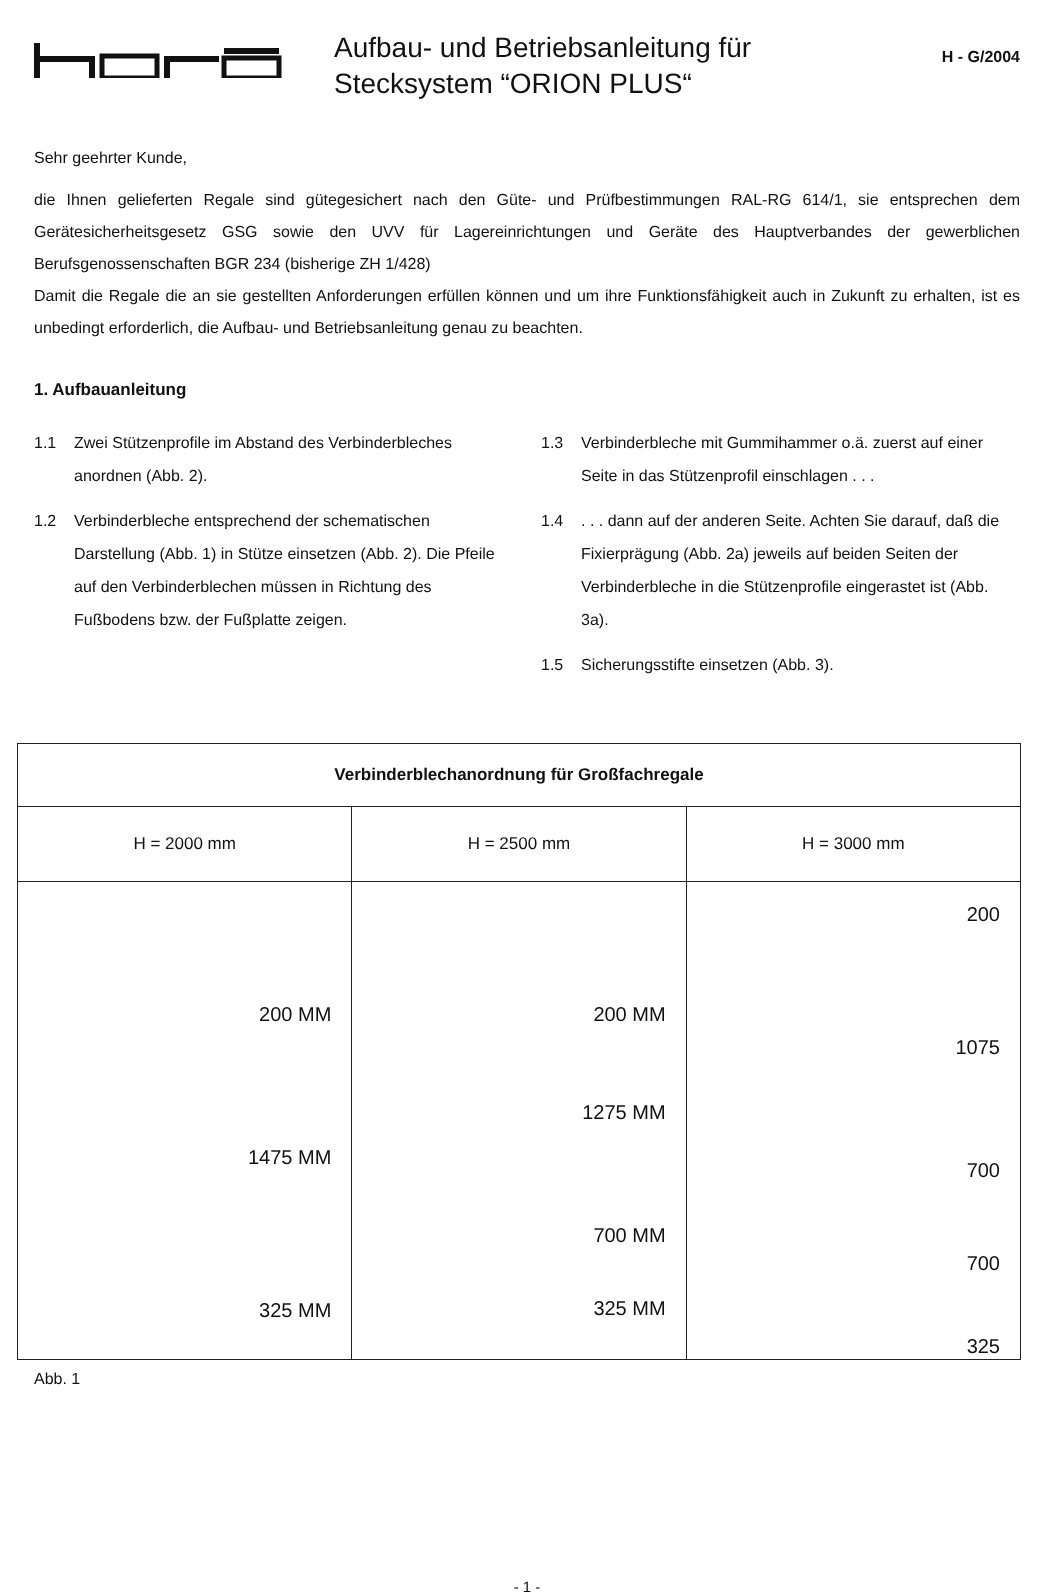Aufbau- und Betriebsanleitung für
Stecksystem “ORION PLUS“
H - G/2004
Sehr geehrter Kunde,
die Ihnen gelieferten Regale sind gütegesichert nach den Güte- und Prüfbestimmungen RAL-RG 614/1, sie entsprechen dem Gerätesicherheitsgesetz GSG sowie den UVV für Lagereinrichtungen und Geräte des Hauptverbandes der gewerblichen Berufsgenossenschaften BGR 234 (bisherige ZH 1/428)
Damit die Regale die an sie gestellten Anforderungen erfüllen können und um ihre Funktionsfähigkeit auch in Zukunft zu erhalten, ist es unbedingt erforderlich, die Aufbau- und Betriebsanleitung genau zu beachten.
1. Aufbauanleitung
1.1 Zwei Stützenprofile im Abstand des Verbinder­bleches anordnen (Abb. 2).
1.2 Verbinderbleche entsprechend der schema­tischen Darstellung (Abb. 1) in Stütze einsetzen (Abb. 2). Die Pfeile auf den Verbinderblechen müssen in Richtung des Fußbodens bzw. der Fußplatte zeigen.
1.3 Verbinderbleche mit Gummihammer o.ä. zuerst auf einer Seite in das Stützenprofil einschlagen . . .
1.4. . . dann auf der anderen Seite. Achten Sie darauf, daß die Fixierprägung (Abb. 2a) jeweils auf beiden Seiten der Verbinderbleche in die Stützenprofile eingerastet ist (Abb. 3a).
1.5 Sicherungsstifte einsetzen (Abb. 3).
| Verbinderblechanordnung für Großfachregale | | |
| --- | --- | --- |
| H = 2000 mm | H = 2500 mm | H = 3000 mm |
| 200 MM 1475 MM 325 MM | 200 MM 1275 MM 700 MM 325 MM | 200 1075 700 700 325 |
Abb. 1
- 1 -